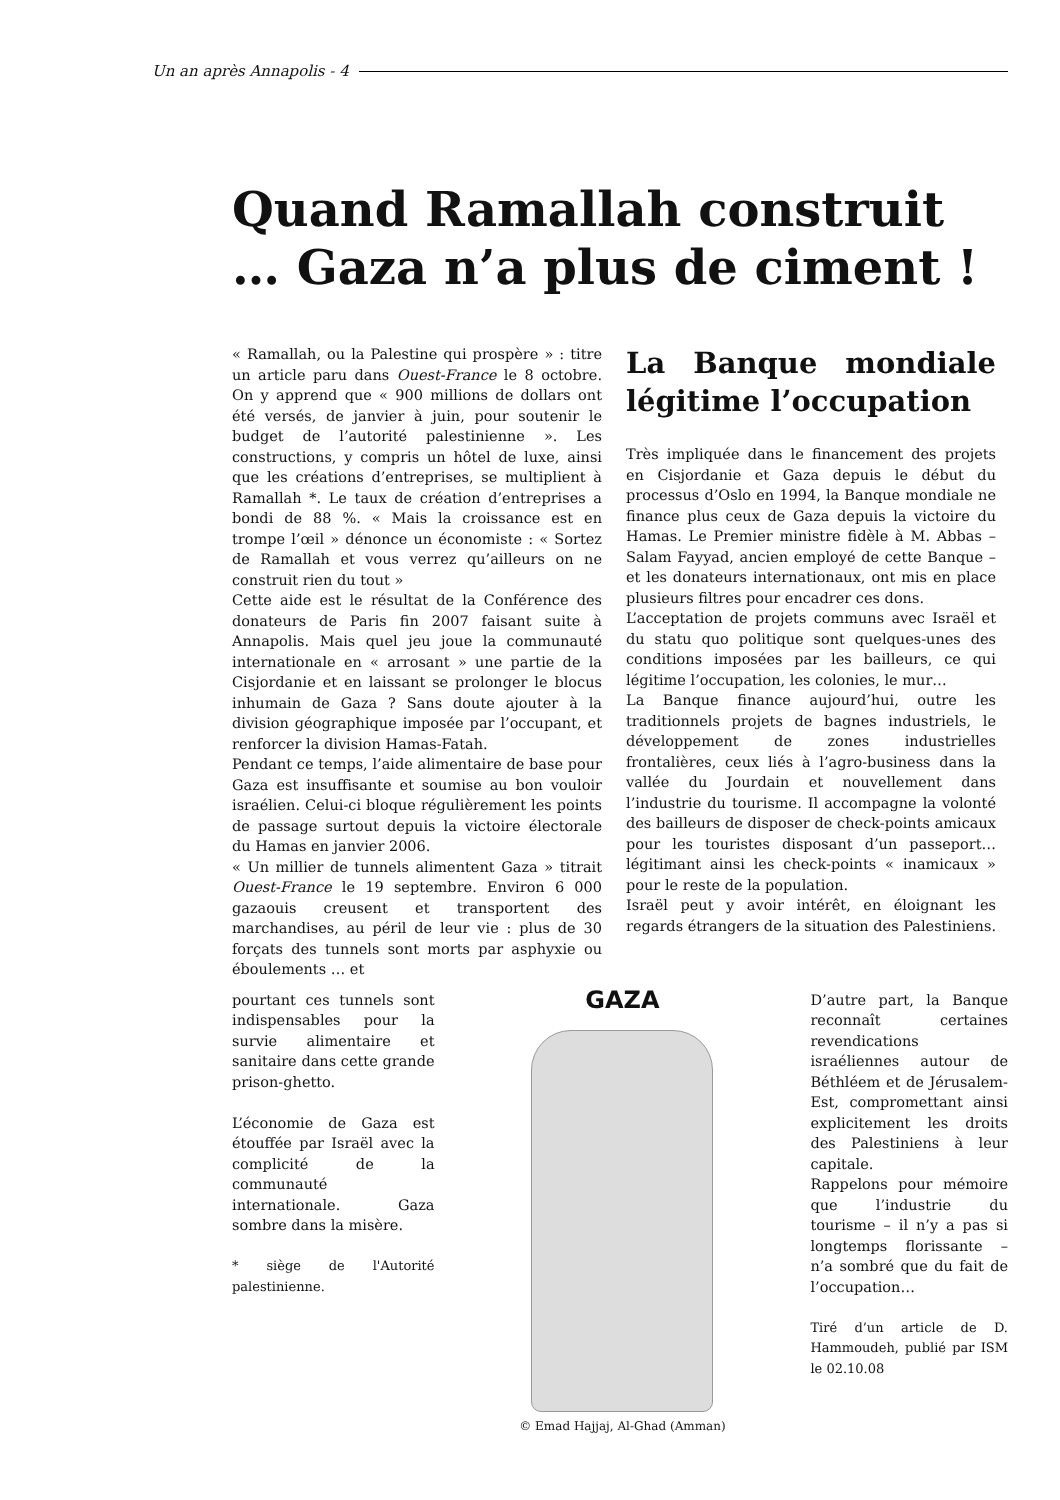Un an après Annapolis - 4
Quand Ramallah construit
… Gaza n’a plus de ciment !
« Ramallah, ou la Palestine qui prospère » : titre un article paru dans Ouest-France le 8 octobre. On y apprend que « 900 millions de dollars ont été versés, de janvier à juin, pour soutenir le budget de l’autorité palestinienne ». Les constructions, y compris un hôtel de luxe, ainsi que les créations d’entreprises, se multiplient à Ramallah *. Le taux de création d’entreprises a bondi de 88 %. « Mais la croissance est en trompe l’œil » dénonce un économiste : « Sortez de Ramallah et vous verrez qu’ailleurs on ne construit rien du tout »
Cette aide est le résultat de la Conférence des donateurs de Paris fin 2007 faisant suite à Annapolis. Mais quel jeu joue la communauté internationale en « arrosant » une partie de la Cisjordanie et en laissant se prolonger le blocus inhumain de Gaza ? Sans doute ajouter à la division géographique imposée par l’occupant, et renforcer la division Hamas-Fatah.
Pendant ce temps, l’aide alimentaire de base pour Gaza est insuffisante et soumise au bon vouloir israélien. Celui-ci bloque régulièrement les points de passage surtout depuis la victoire électorale du Hamas en janvier 2006.
« Un millier de tunnels alimentent Gaza » titrait Ouest-France le 19 septembre. Environ 6 000 gazaouis creusent et transportent des marchandises, au péril de leur vie : plus de 30 forçats des tunnels sont morts par asphyxie ou éboulements … et
La Banque mondiale légitime l’occupation
Très impliquée dans le financement des projets en Cisjordanie et Gaza depuis le début du processus d’Oslo en 1994, la Banque mondiale ne finance plus ceux de Gaza depuis la victoire du Hamas. Le Premier ministre fidèle à M. Abbas – Salam Fayyad, ancien employé de cette Banque – et les donateurs internationaux, ont mis en place plusieurs filtres pour encadrer ces dons.
L’acceptation de projets communs avec Israël et du statu quo politique sont quelques-unes des conditions imposées par les bailleurs, ce qui légitime l’occupation, les colonies, le mur…
La Banque finance aujourd’hui, outre les traditionnels projets de bagnes industriels, le développement de zones industrielles frontalières, ceux liés à l’agro-business dans la vallée du Jourdain et nouvellement dans l’industrie du tourisme. Il accompagne la volonté des bailleurs de disposer de check-points amicaux pour les touristes disposant d’un passeport… légitimant ainsi les check-points « inamicaux » pour le reste de la population.
Israël peut y avoir intérêt, en éloignant les regards étrangers de la situation des Palestiniens.
pourtant ces tunnels sont indispensables pour la survie alimentaire et sanitaire dans cette grande prison-ghetto.
L’économie de Gaza est étouffée par Israël avec la complicité de la communauté internationale. Gaza sombre dans la misère.
* siège de l'Autorité palestinienne.
GAZA
© Emad Hajjaj, Al-Ghad (Amman)
D’autre part, la Banque reconnaît certaines revendications israéliennes autour de Béthléem et de Jérusalem-Est, compromettant ainsi explicitement les droits des Palestiniens à leur capitale.
Rappelons pour mémoire que l’industrie du tourisme – il n’y a pas si longtemps florissante – n’a sombré que du fait de l’occupation…
Tiré d’un article de D. Hammoudeh, publié par ISM le 02.10.08